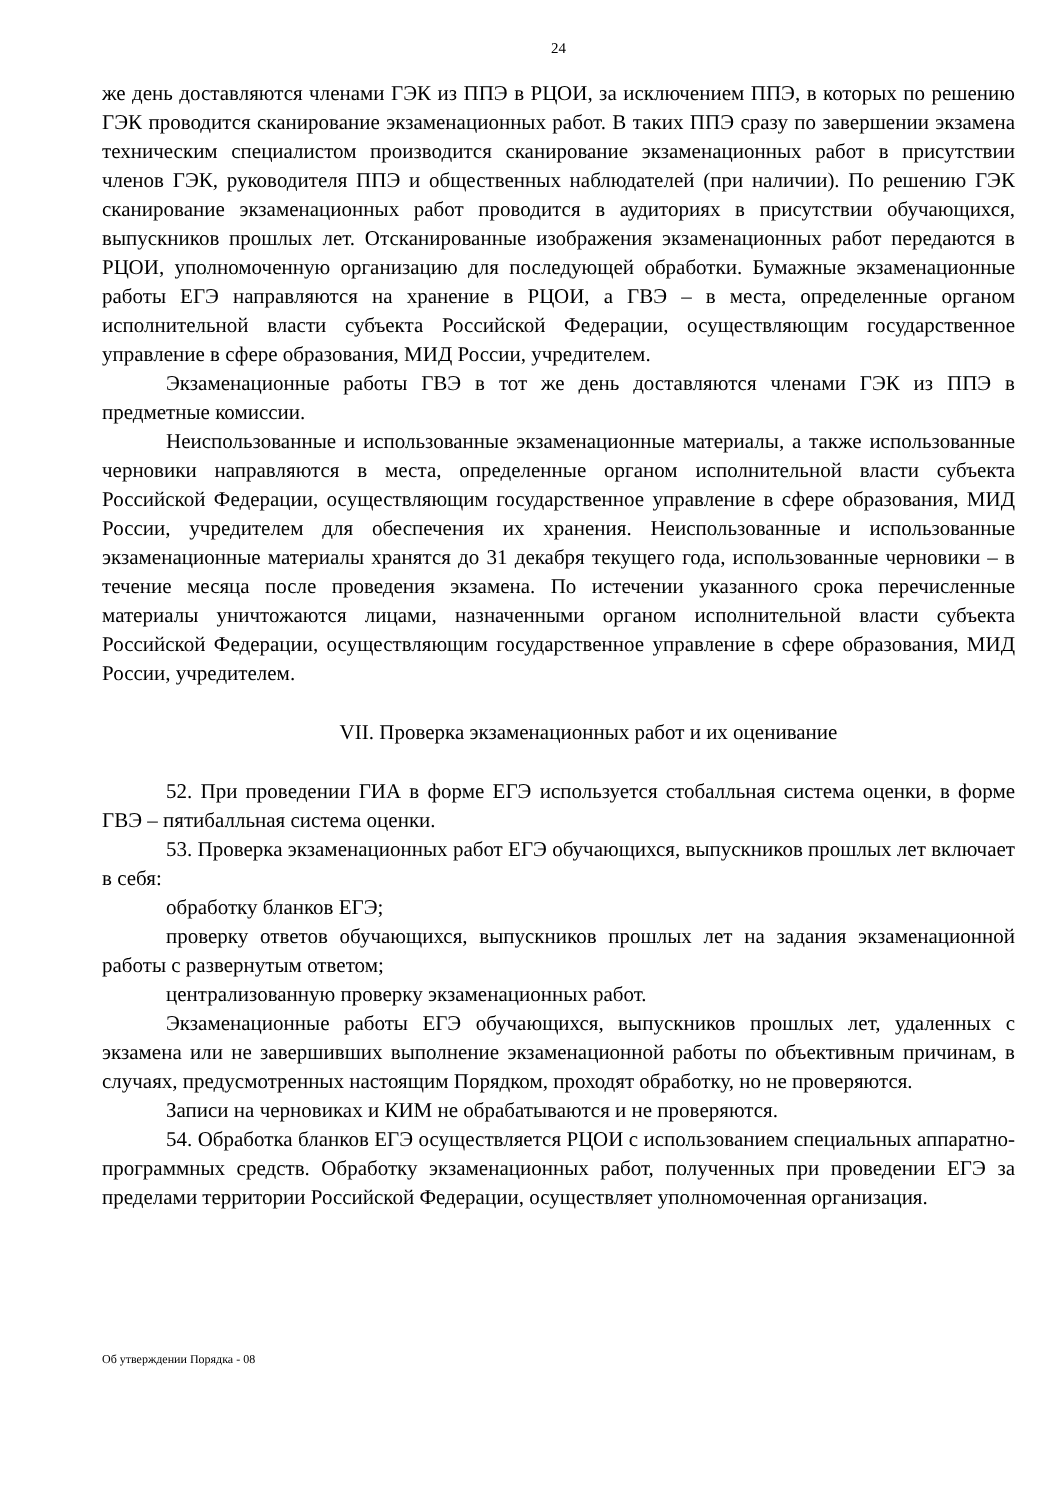24
же день доставляются членами ГЭК из ППЭ в РЦОИ, за исключением ППЭ, в которых по решению ГЭК проводится сканирование экзаменационных работ. В таких ППЭ сразу по завершении экзамена техническим специалистом производится сканирование экзаменационных работ в присутствии членов ГЭК, руководителя ППЭ и общественных наблюдателей (при наличии). По решению ГЭК сканирование экзаменационных работ проводится в аудиториях в присутствии обучающихся, выпускников прошлых лет. Отсканированные изображения экзаменационных работ передаются в РЦОИ, уполномоченную организацию для последующей обработки. Бумажные экзаменационные работы ЕГЭ направляются на хранение в РЦОИ, а ГВЭ – в места, определенные органом исполнительной власти субъекта Российской Федерации, осуществляющим государственное управление в сфере образования, МИД России, учредителем.
Экзаменационные работы ГВЭ в тот же день доставляются членами ГЭК из ППЭ в предметные комиссии.
Неиспользованные и использованные экзаменационные материалы, а также использованные черновики направляются в места, определенные органом исполнительной власти субъекта Российской Федерации, осуществляющим государственное управление в сфере образования, МИД России, учредителем для обеспечения их хранения. Неиспользованные и использованные экзаменационные материалы хранятся до 31 декабря текущего года, использованные черновики – в течение месяца после проведения экзамена. По истечении указанного срока перечисленные материалы уничтожаются лицами, назначенными органом исполнительной власти субъекта Российской Федерации, осуществляющим государственное управление в сфере образования, МИД России, учредителем.
VII. Проверка экзаменационных работ и их оценивание
52. При проведении ГИА в форме ЕГЭ используется стобалльная система оценки, в форме ГВЭ – пятибалльная система оценки.
53. Проверка экзаменационных работ ЕГЭ обучающихся, выпускников прошлых лет включает в себя:
обработку бланков ЕГЭ;
проверку ответов обучающихся, выпускников прошлых лет на задания экзаменационной работы с развернутым ответом;
централизованную проверку экзаменационных работ.
Экзаменационные работы ЕГЭ обучающихся, выпускников прошлых лет, удаленных с экзамена или не завершивших выполнение экзаменационной работы по объективным причинам, в случаях, предусмотренных настоящим Порядком, проходят обработку, но не проверяются.
Записи на черновиках и КИМ не обрабатываются и не проверяются.
54. Обработка бланков ЕГЭ осуществляется РЦОИ с использованием специальных аппаратно-программных средств. Обработку экзаменационных работ, полученных при проведении ЕГЭ за пределами территории Российской Федерации, осуществляет уполномоченная организация.
Об утверждении Порядка - 08